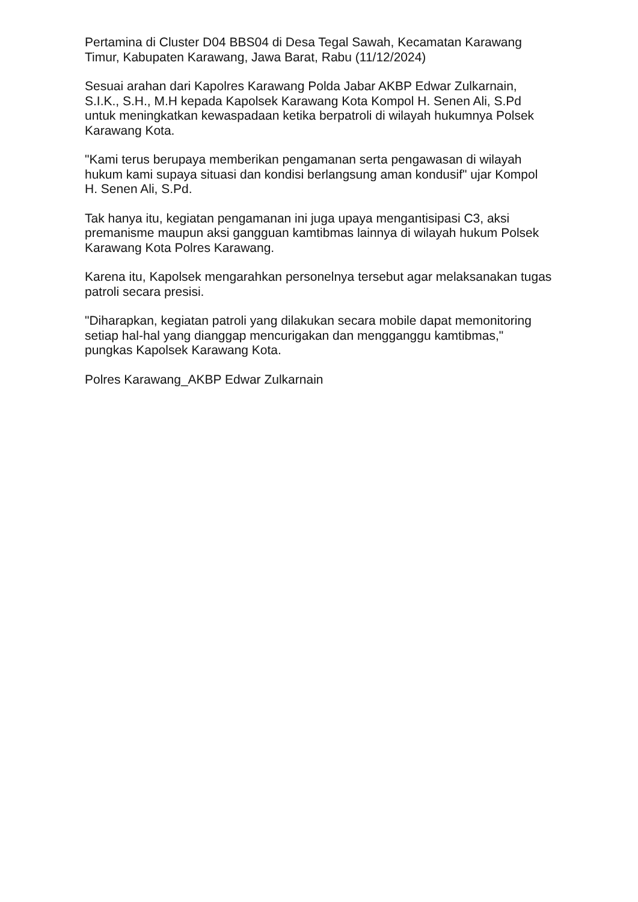Pertamina di Cluster D04 BBS04 di Desa Tegal Sawah, Kecamatan Karawang Timur, Kabupaten Karawang, Jawa Barat, Rabu (11/12/2024)
Sesuai arahan dari Kapolres Karawang Polda Jabar AKBP Edwar Zulkarnain, S.I.K., S.H., M.H kepada Kapolsek Karawang Kota Kompol H. Senen Ali, S.Pd untuk meningkatkan kewaspadaan ketika berpatroli di wilayah hukumnya Polsek Karawang Kota.
"Kami terus berupaya memberikan pengamanan serta pengawasan di wilayah hukum kami supaya situasi dan kondisi berlangsung aman kondusif" ujar Kompol H. Senen Ali, S.Pd.
Tak hanya itu, kegiatan pengamanan ini juga upaya mengantisipasi C3, aksi premanisme maupun aksi gangguan kamtibmas lainnya di wilayah hukum Polsek Karawang Kota Polres Karawang.
Karena itu, Kapolsek mengarahkan personelnya tersebut agar melaksanakan tugas patroli secara presisi.
"Diharapkan, kegiatan patroli yang dilakukan secara mobile dapat memonitoring setiap hal-hal yang dianggap mencurigakan dan mengganggu kamtibmas," pungkas Kapolsek Karawang Kota.
Polres Karawang_AKBP Edwar Zulkarnain